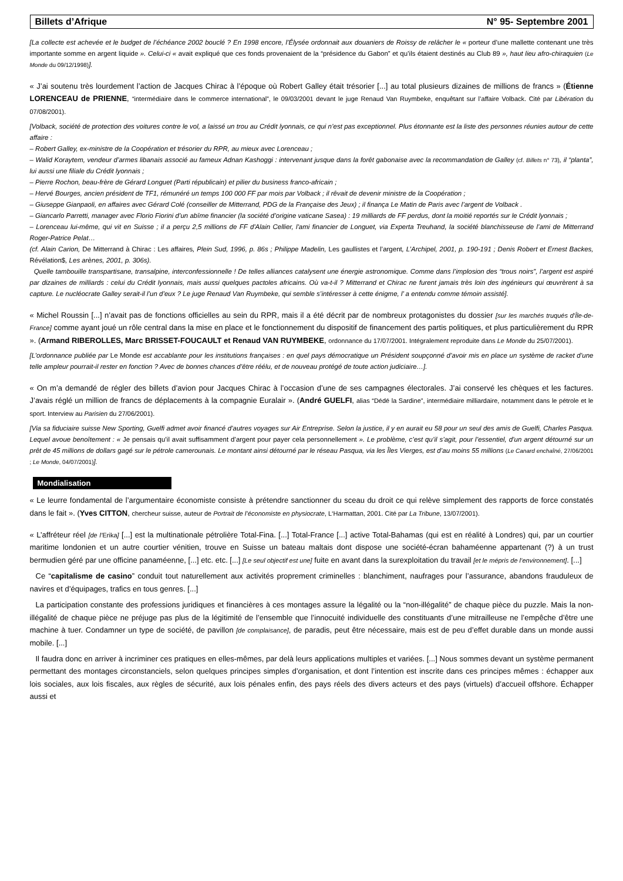Billets d’Afrique N° 95- Septembre 2001
[La collecte est achevée et le budget de l’échéance 2002 bouclé ? En 1998 encore, l’Élysée ordonnait aux douaniers de Roissy de relâcher le « porteur d’une mallette contenant une très importante somme en argent liquide ». Celui-ci « avait expliqué que ces fonds provenaient de la “présidence du Gabon” et qu’ils étaient destinés au Club 89 », haut lieu afro-chiraquien (Le Monde du 09/12/1998)].
« J’ai soutenu très lourdement l’action de Jacques Chirac à l’époque où Robert Galley était trésorier [...] au total plusieurs dizaines de millions de francs » (Étienne LORENCEAU de PRIENNE, “intermédiaire dans le commerce international”, le 09/03/2001 devant le juge Renaud Van Ruymbeke, enquêtant sur l’affaire Volback. Cité par Libération du 07/08/2001).
[Volback, société de protection des voitures contre le vol, a laissé un trou au Crédit lyonnais, ce qui n’est pas exceptionnel. Plus étonnante est la liste des personnes réunies autour de cette affaire :
– Robert Galley, ex-ministre de la Coopération et trésorier du RPR, au mieux avec Lorenceau ;
– Walid Koraytem, vendeur d’armes libanais associé au fameux Adnan Kashoggi : intervenant jusque dans la forêt gabonaise avec la recommandation de Galley (cf. Billets n° 73), il “planta”, lui aussi une filiale du Crédit lyonnais ;
– Pierre Rochon, beau-frère de Gérard Longuet (Parti républicain) et pilier du business franco-africain ;
– Hervé Bourges, ancien président de TF1, rémunéré un temps 100 000 FF par mois par Volback ; il rêvait de devenir ministre de la Coopération ;
– Giuseppe Gianpaoli, en affaires avec Gérard Colé (conseiller de Mitterrand, PDG de la Française des Jeux) ; il finança Le Matin de Paris avec l’argent de Volback .
– Giancarlo Parretti, manager avec Florio Fiorini d’un abîme financier (la société d’origine vaticane Sasea) : 19 milliards de FF perdus, dont la moitié reportés sur le Crédit lyonnais ;
– Lorenceau lui-même, qui vit en Suisse ; il a perçu 2,5 millions de FF d'Alain Cellier, l'ami financier de Longuet, via Experta Treuhand, la société blanchisseuse de l’ami de Mitterrand Roger-Patrice Pelat…
(cf. Alain Carion, De Mitterrand à Chirac : Les affaires, Plein Sud, 1996, p. 86s ; Philippe Madelin, Les gaullistes et l’argent, L’Archipel, 2001, p. 190-191 ; Denis Robert et Ernest Backes, Révélation$, Les arènes, 2001, p. 306s).
Quelle tambouille transpartisane, transalpine, interconfessionnelle ! De telles alliances catalysent une énergie astronomique. Comme dans l’implosion des “trous noirs”, l’argent est aspiré par dizaines de milliards : celui du Crédit lyonnais, mais aussi quelques pactoles africains. Où va-t-il ? Mitterrand et Chirac ne furent jamais très loin des ingénieurs qui œuvrèrent à sa capture. Le nucléocrate Galley serait-il l’un d’eux ? Le juge Renaud Van Ruymbeke, qui semble s’intéresser à cette énigme, l’ a entendu comme témoin assisté].
« Michel Roussin [...] n’avait pas de fonctions officielles au sein du RPR, mais il a été décrit par de nombreux protagonistes du dossier [sur les marchés truqués d’Île-de-France] comme ayant joué un rôle central dans la mise en place et le fonctionnement du dispositif de financement des partis politiques, et plus particulièrement du RPR ». (Armand RIBEROLLES, Marc BRISSET-FOUCAULT et Renaud VAN RUYMBEKE, ordonnance du 17/07/2001. Intégralement reproduite dans Le Monde du 25/07/2001).
[L’ordonnance publiée par Le Monde est accablante pour les institutions françaises : en quel pays démocratique un Président soupçonné d’avoir mis en place un système de racket d’une telle ampleur pourrait-il rester en fonction ? Avec de bonnes chances d’être réélu, et de nouveau protégé de toute action judiciaire…].
« On m’a demandé de régler des billets d’avion pour Jacques Chirac à l’occasion d’une de ses campagnes électorales. J’ai conservé les chèques et les factures. J’avais réglé un million de francs de déplacements à la compagnie Euralair ». (André GUELFI, alias “Dédé la Sardine”, intermédiaire milliardaire, notamment dans le pétrole et le sport. Interview au Parisien du 27/06/2001).
[Via sa fiduciaire suisse New Sporting, Guelfi admet avoir financé d’autres voyages sur Air Entreprise. Selon la justice, il y en aurait eu 58 pour un seul des amis de Guelfi, Charles Pasqua. Lequel avoue benoîtement : « Je pensais qu’il avait suffisamment d’argent pour payer cela personnellement ». Le problème, c’est qu’il s’agit, pour l’essentiel, d’un argent détourné sur un prêt de 45 millions de dollars gagé sur le pétrole camerounais. Le montant ainsi détourné par le réseau Pasqua, via les Îles Vierges, est d’au moins 55 millions (Le Canard enchaîné, 27/06/2001 ; Le Monde, 04/07/2001)].
Mondialisation
« Le leurre fondamental de l’argumentaire économiste consiste à prétendre sanctionner du sceau du droit ce qui relève simplement des rapports de force constatés dans le fait ». (Yves CITTON, chercheur suisse, auteur de Portrait de l’économiste en physiocrate, L‘Harmattan, 2001. Cité par La Tribune, 13/07/2001).
« L’affréteur réel [de l’Erika] [...] est la multinationale pétrolière Total-Fina. [...] Total-France [...] active Total-Bahamas (qui est en réalité à Londres) qui, par un courtier maritime londonien et un autre courtier vénitien, trouve en Suisse un bateau maltais dont dispose une société-écran bahaméenne appartenant (?) à un trust bermudien géré par une officine panaméenne, [...] etc. etc. [...] [Le seul objectif est une] fuite en avant dans la surexploitation du travail [et le mépris de l’environnement]. [...]
Ce “capitalisme de casino” conduit tout naturellement aux activités proprement criminelles : blanchiment, naufrages pour l’assurance, abandons frauduleux de navires et d’équipages, trafics en tous genres. [...]
La participation constante des professions juridiques et financières à ces montages assure la légalité ou la “non-illégalité” de chaque pièce du puzzle. Mais la non-illégalité de chaque pièce ne préjuge pas plus de la légitimité de l’ensemble que l’innocuité individuelle des constituants d’une mitrailleuse ne l’empêche d’être une machine à tuer. Condamner un type de société, de pavillon [de complaisance], de paradis, peut être nécessaire, mais est de peu d’effet durable dans un monde aussi mobile. [...]
Il faudra donc en arriver à incriminer ces pratiques en elles-mêmes, par delà leurs applications multiples et variées. [...] Nous sommes devant un système permanent permettant des montages circonstanciels, selon quelques principes simples d’organisation, et dont l’intention est inscrite dans ces principes mêmes : échapper aux lois sociales, aux lois fiscales, aux règles de sécurité, aux lois pénales enfin, des pays réels des divers acteurs et des pays (virtuels) d’accueil offshore. Échapper aussi et